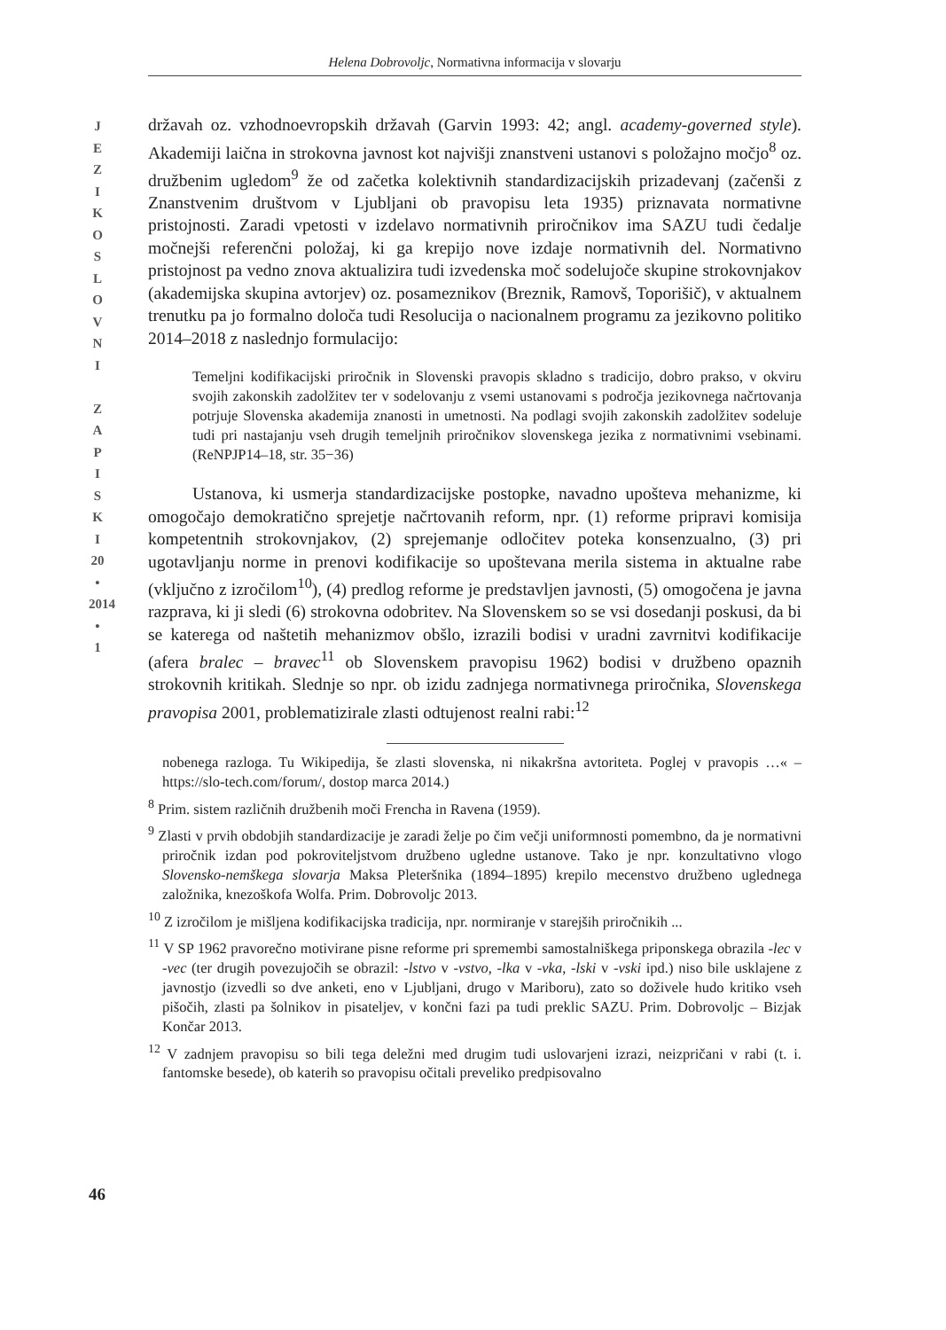Helena Dobrovoljc, Normativna informacija v slovarju
J
E
Z
I
K
O
S
L
O
V
N
I
Z
A
P
I
S
K
I
20
•
2014
•
1
državah oz. vzhodnoevropskih državah (Garvin 1993: 42; angl. academy-governed style). Akademiji laična in strokovna javnost kot najvišji znanstveni ustanovi s položajno močjo<sup>8</sup> oz. družbenim ugledom<sup>9</sup> že od začetka kolektivnih standardizacijskih prizadevanj (začenši z Znanstvenim društvom v Ljubljani ob pravopisu leta 1935) priznavata normativne pristojnosti. Zaradi vpetosti v izdelavo normativnih priročnikov ima SAZU tudi čedalje močnejši referenčni položaj, ki ga krepijo nove izdaje normativnih del. Normativno pristojnost pa vedno znova aktualizira tudi izvedenska moč sodelujoče skupine strokovnjakov (akademijska skupina avtorjev) oz. posameznikov (Breznik, Ramovš, Toporišič), v aktualnem trenutku pa jo formalno določa tudi Resolucija o nacionalnem programu za jezikovno politiko 2014–2018 z naslednjo formulacijo:
Temeljni kodifikacijski priročnik in Slovenski pravopis skladno s tradicijo, dobro prakso, v okviru svojih zakonskih zadolžitev ter v sodelovanju z vsemi ustanovami s področja jezikovnega načrtovanja potrjuje Slovenska akademija znanosti in umetnosti. Na podlagi svojih zakonskih zadolžitev sodeluje tudi pri nastajanju vseh drugih temeljnih priročnikov slovenskega jezika z normativnimi vsebinami. (ReNPJP14–18, str. 35−36)
Ustanova, ki usmerja standardizacijske postopke, navadno upošteva mehanizme, ki omogočajo demokratično sprejetje načrtovanih reform, npr. (1) reforme pripravi komisija kompetentnih strokovnjakov, (2) sprejemanje odločitev poteka konsenzualno, (3) pri ugotavljanju norme in prenovi kodifikacije so upoštevana merila sistema in aktualne rabe (vključno z izročilom<sup>10</sup>), (4) predlog reforme je predstavljen javnosti, (5) omogočena je javna razprava, ki ji sledi (6) strokovna odobritev. Na Slovenskem so se vsi dosedanji poskusi, da bi se katerega od naštetih mehanizmov obšlo, izrazili bodisi v uradni zavrnitvi kodifikacije (afera bralec – bravec<sup>11</sup> ob Slovenskem pravopisu 1962) bodisi v družbeno opaznih strokovnih kritikah. Slednje so npr. ob izidu zadnjega normativnega priročnika, Slovenskega pravopisa 2001, problematizirale zlasti odtujenost realni rabi:<sup>12</sup>
nobenega razloga. Tu Wikipedija, še zlasti slovenska, ni nikakršna avtoriteta. Poglej v pravopis …« – https://slo-tech.com/forum/, dostop marca 2014.)
<sup>8</sup> Prim. sistem različnih družbenih moči Frencha in Ravena (1959).
<sup>9</sup> Zlasti v prvih obdobjih standardizacije je zaradi želje po čim večji uniformnosti pomembno, da je normativni priročnik izdan pod pokroviteljstvom družbeno ugledne ustanove. Tako je npr. konzultativno vlogo Slovensko-nemškega slovarja Maksa Pleteršnika (1894–1895) krepilo mecenstvo družbeno uglednega založnika, knezoškofa Wolfa. Prim. Dobrovoljc 2013.
<sup>10</sup> Z izročilom je mišljena kodifikacijska tradicija, npr. normiranje v starejših priročnikih ...
<sup>11</sup> V SP 1962 pravorečno motivirane pisne reforme pri spremembi samostalniškega priponskega obrazila -lec v -vec (ter drugih povezujočih se obrazil: -lstvo v -vstvo, -lka v -vka, -lski v -vski ipd.) niso bile usklajene z javnostjo (izvedli so dve anketi, eno v Ljubljani, drugo v Mariboru), zato so doživele hudo kritiko vseh pišočih, zlasti pa šolnikov in pisateljev, v končni fazi pa tudi preklic SAZU. Prim. Dobrovoljc – Bizjak Končar 2013.
<sup>12</sup> V zadnjem pravopisu so bili tega deležni med drugim tudi uslovarjeni izrazi, neizpričani v rabi (t. i. fantomske besede), ob katerih so pravopisu očitali preveliko predpisovalno
46